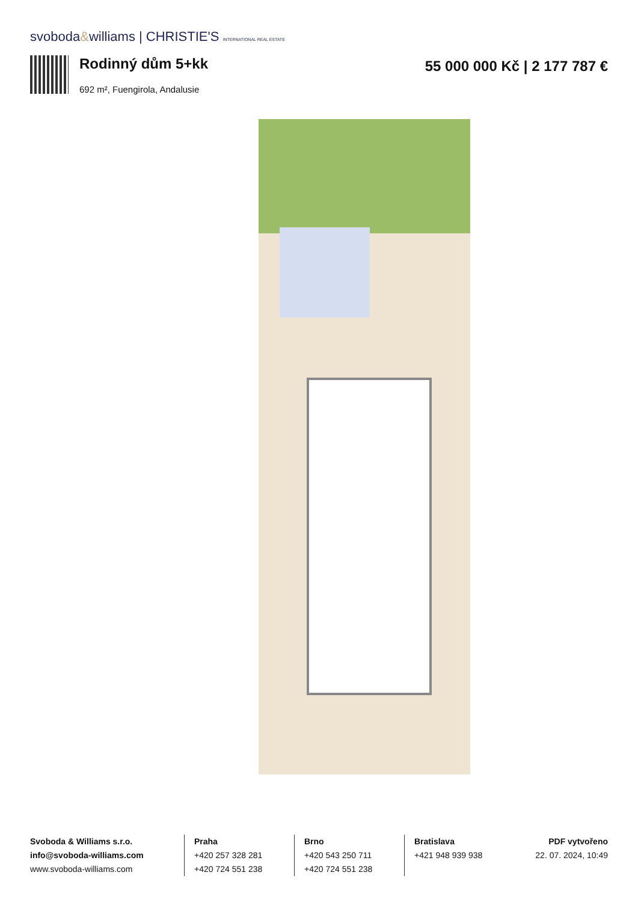svoboda&williams | CHRISTIE'S INTERNATIONAL REAL ESTATE
Rodinný dům 5+kk
692 m², Fuengirola, Andalusie
55 000 000 Kč | 2 177 787 €
Svoboda & Williams s.r.o.
info@svoboda-williams.com
www.svoboda-williams.com
Praha
+420 257 328 281
+420 724 551 238
Brno
+420 543 250 711
+420 724 551 238
Bratislava
+421 948 939 938
PDF vytvořeno
22. 07. 2024, 10:49